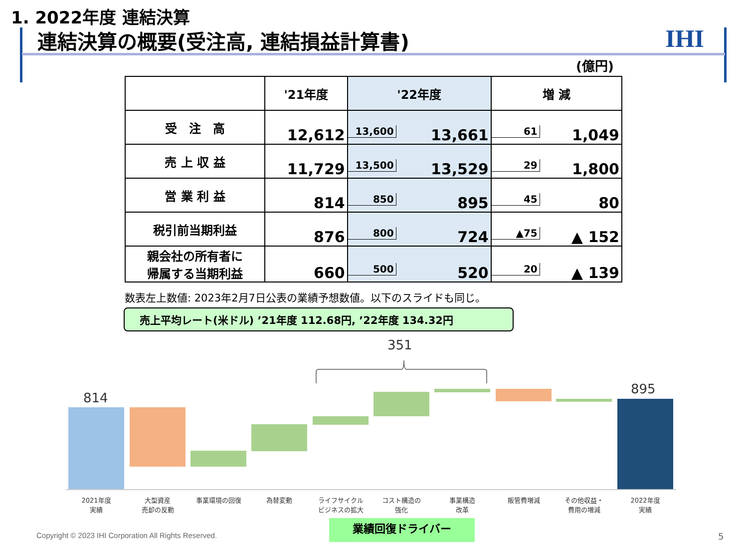1. 2022年度 連結決算
連結決算の概要(受注高, 連結損益計算書)
IHI
(億円)
| | '21年度 | '22年度 | 増 減 |
| --- | --- | --- | --- |
| 受 注 高 | 12,612 | 13,600 13,661 | 61 1,049 |
| 売 上 収 益 | 11,729 | 13,500 13,529 | 29 1,800 |
| 営 業 利 益 | 814 | 850 895 | 45 80 |
| 税引前当期利益 | 876 | 800 724 | ▲75 ▲ 152 |
| 親会社の所有者に 帰属する当期利益 | 660 | 500 520 | 20 ▲ 139 |
数表左上数値: 2023年2月7日公表の業績予想数値。以下のスライドも同じ。
売上平均レート(米ドル) ’21年度 112.68円, ’22年度 134.32円
351
814
895
2021年度
実績
大型資産
売却の反動
事業環境の回復 為替変動
ライフサイクル
ビジネスの拡大
コスト構造の
強化
事業構造
改革
販管費増減
その他収益・
費用の増減
2022年度
実績
業績回復ドライバー
Copyright © 2023 IHI Corporation All Rights Reserved.
5